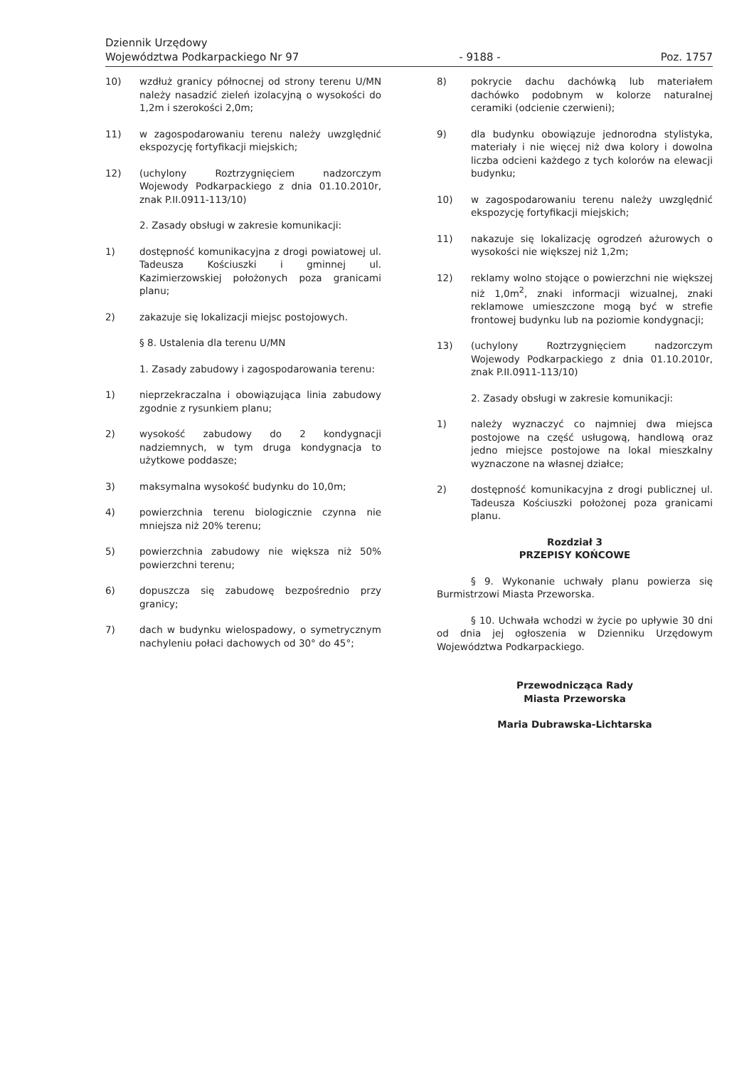Dziennik Urzędowy
Województwa Podkarpackiego Nr 97
- 9188 -
Poz. 1757
10) wzdłuż granicy północnej od strony terenu U/MN należy nasadzić zieleń izolacyjną o wysokości do 1,2m i szerokości 2,0m;
11) w zagospodarowaniu terenu należy uwzględnić ekspozycję fortyfikacji miejskich;
12) (uchylony Roztrzygnięciem nadzorczym Wojewody Podkarpackiego z dnia 01.10.2010r, znak P.II.0911-113/10)
2. Zasady obsługi w zakresie komunikacji:
1) dostępność komunikacyjna z drogi powiatowej ul. Tadeusza Kościuszki i gminnej ul. Kazimierzowskiej położonych poza granicami planu;
2) zakazuje się lokalizacji miejsc postojowych.
§ 8. Ustalenia dla terenu U/MN
1. Zasady zabudowy i zagospodarowania terenu:
1) nieprzekraczalna i obowiązująca linia zabudowy zgodnie z rysunkiem planu;
2) wysokość zabudowy do 2 kondygnacji nadziemnych, w tym druga kondygnacja to użytkowe poddasze;
3) maksymalna wysokość budynku do 10,0m;
4) powierzchnia terenu biologicznie czynna nie mniejsza niż 20% terenu;
5) powierzchnia zabudowy nie większa niż 50% powierzchni terenu;
6) dopuszcza się zabudowę bezpośrednio przy granicy;
7) dach w budynku wielospadowy, o symetrycznym nachyleniu połaci dachowych od 30° do 45°;
8) pokrycie dachu dachówką lub materiałem dachówko podobnym w kolorze naturalnej ceramiki (odcienie czerwieni);
9) dla budynku obowiązuje jednorodna stylistyka, materiały i nie więcej niż dwa kolory i dowolna liczba odcieni każdego z tych kolorów na elewacji budynku;
10) w zagospodarowaniu terenu należy uwzględnić ekspozycję fortyfikacji miejskich;
11) nakazuje się lokalizację ogrodzeń ażurowych o wysokości nie większej niż 1,2m;
12) reklamy wolno stojące o powierzchni nie większej niż 1,0m<sup>2</sup>, znaki informacji wizualnej, znaki reklamowe umieszczone mogą być w strefie frontowej budynku lub na poziomie kondygnacji;
13) (uchylony Roztrzygnięciem nadzorczym Wojewody Podkarpackiego z dnia 01.10.2010r, znak P.II.0911-113/10)
2. Zasady obsługi w zakresie komunikacji:
1) należy wyznaczyć co najmniej dwa miejsca postojowe na część usługową, handlową oraz jedno miejsce postojowe na lokal mieszkalny wyznaczone na własnej działce;
2) dostępność komunikacyjna z drogi publicznej ul. Tadeusza Kościuszki położonej poza granicami planu.
Rozdział 3
PRZEPISY KOŃCOWE
§ 9. Wykonanie uchwały planu powierza się Burmistrzowi Miasta Przeworska.
§ 10. Uchwała wchodzi w życie po upływie 30 dni od dnia jej ogłoszenia w Dzienniku Urzędowym Województwa Podkarpackiego.
Przewodnicząca Rady
Miasta Przeworska
Maria Dubrawska-Lichtarska